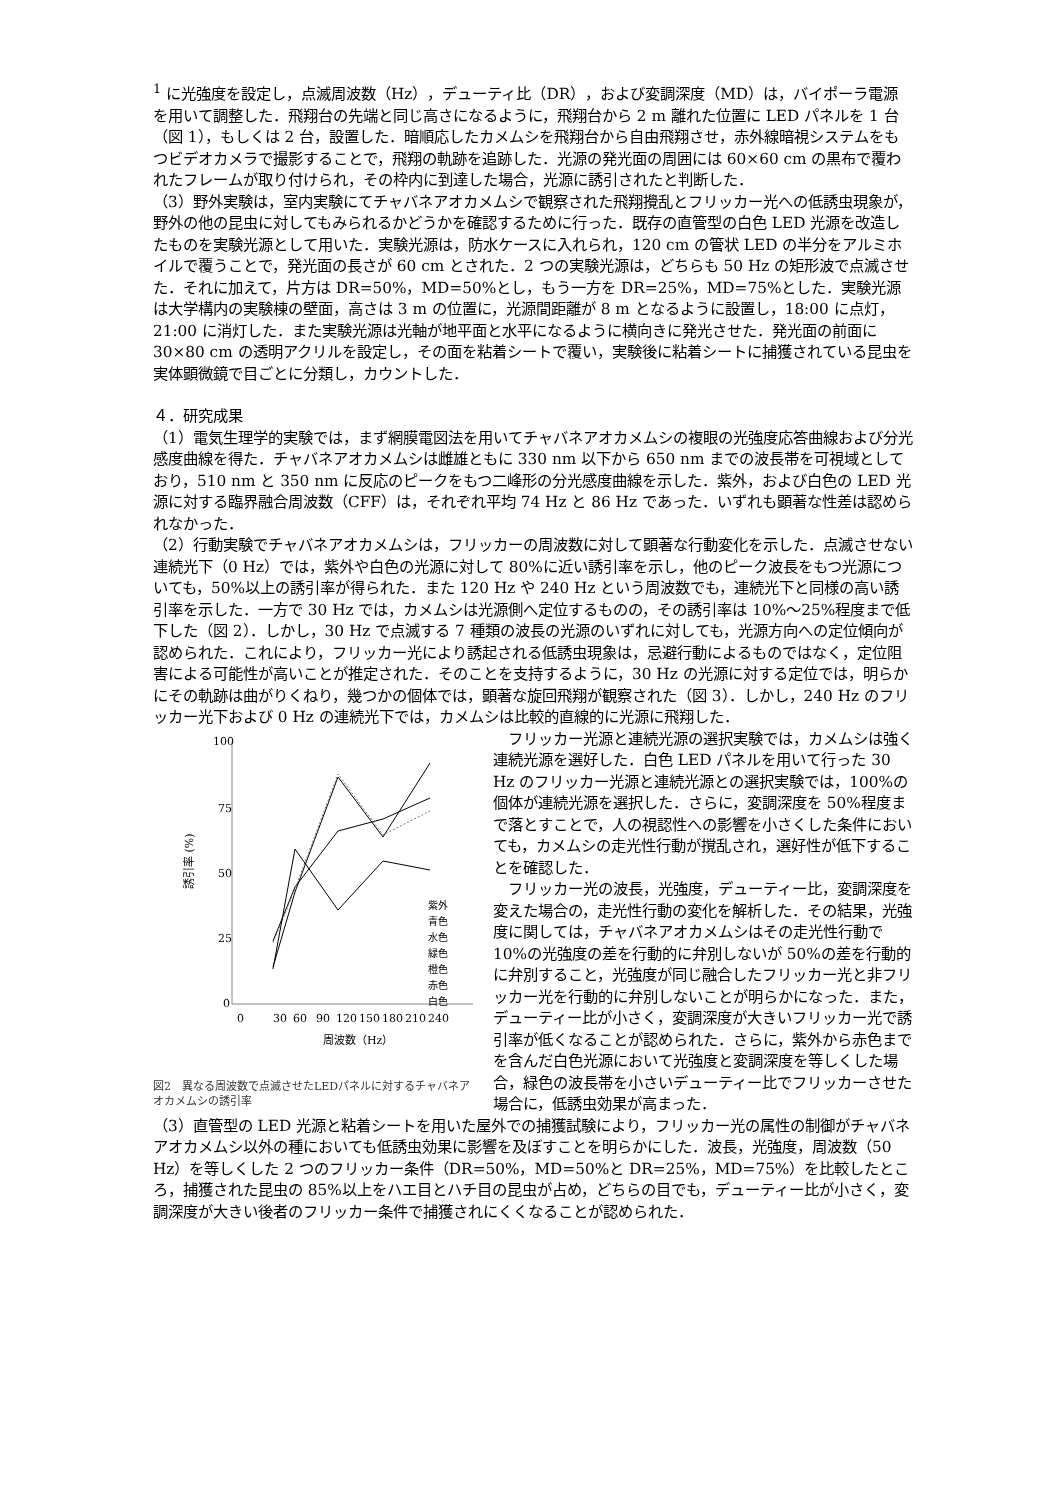<sup>1</sup> に光強度を設定し，点滅周波数（Hz），デューティ比（DR），および変調深度（MD）は，バイポーラ電源を用いて調整した．飛翔台の先端と同じ高さになるように，飛翔台から 2 m 離れた位置に LED パネルを 1 台（図 1），もしくは 2 台，設置した．暗順応したカメムシを飛翔台から自由飛翔させ，赤外線暗視システムをもつビデオカメラで撮影することで，飛翔の軌跡を追跡した．光源の発光面の周囲には 60×60 cm の黒布で覆われたフレームが取り付けられ，その枠内に到達した場合，光源に誘引されたと判断した．
（3）野外実験は，室内実験にてチャバネアオカメムシで観察された飛翔攪乱とフリッカー光への低誘虫現象が，野外の他の昆虫に対してもみられるかどうかを確認するために行った．既存の直管型の白色 LED 光源を改造したものを実験光源として用いた．実験光源は，防水ケースに入れられ，120 cm の管状 LED の半分をアルミホイルで覆うことで，発光面の長さが 60 cm とされた．2 つの実験光源は，どちらも 50 Hz の矩形波で点滅させた．それに加えて，片方は DR=50%，MD=50%とし，もう一方を DR=25%，MD=75%とした．実験光源は大学構内の実験棟の壁面，高さは 3 m の位置に，光源間距離が 8 m となるように設置し，18:00 に点灯，21:00 に消灯した．また実験光源は光軸が地平面と水平になるように横向きに発光させた．発光面の前面に 30×80 cm の透明アクリルを設定し，その面を粘着シートで覆い，実験後に粘着シートに捕獲されている昆虫を実体顕微鏡で目ごとに分類し，カウントした．
４．研究成果
（1）電気生理学的実験では，まず網膜電図法を用いてチャバネアオカメムシの複眼の光強度応答曲線および分光感度曲線を得た．チャバネアオカメムシは雌雄ともに 330 nm 以下から 650 nm までの波長帯を可視域としており，510 nm と 350 nm に反応のピークをもつ二峰形の分光感度曲線を示した．紫外，および白色の LED 光源に対する臨界融合周波数（CFF）は，それぞれ平均 74 Hz と 86 Hz であった．いずれも顕著な性差は認められなかった．
（2）行動実験でチャバネアオカメムシは，フリッカーの周波数に対して顕著な行動変化を示した．点滅させない連続光下（0 Hz）では，紫外や白色の光源に対して 80%に近い誘引率を示し，他のピーク波長をもつ光源についても，50%以上の誘引率が得られた．また 120 Hz や 240 Hz という周波数でも，連続光下と同様の高い誘引率を示した．一方で 30 Hz では，カメムシは光源側へ定位するものの，その誘引率は 10%～25%程度まで低下した（図 2）．しかし，30 Hz で点滅する 7 種類の波長の光源のいずれに対しても，光源方向への定位傾向が認められた．これにより，フリッカー光により誘起される低誘虫現象は，忌避行動によるものではなく，定位阻害による可能性が高いことが推定された．そのことを支持するように，30 Hz の光源に対する定位では，明らかにその軌跡は曲がりくねり，幾つかの個体では，顕著な旋回飛翔が観察された（図 3）．しかし，240 Hz のフリッカー光下および 0 Hz の連続光下では，カメムシは比較的直線的に光源に飛翔した．
100
75
50
25
0
誘引率 (%)
0
30
60
90
120
150
180
210
240
周波数（Hz）
紫外
青色
水色
緑色
橙色
赤色
白色
図2　異なる周波数で点滅させたLEDパネルに対するチャバネアオカメムシの誘引率
　フリッカー光源と連続光源の選択実験では，カメムシは強く連続光源を選好した．白色 LED パネルを用いて行った 30 Hz のフリッカー光源と連続光源との選択実験では，100%の個体が連続光源を選択した．さらに，変調深度を 50%程度まで落とすことで，人の視認性への影響を小さくした条件においても，カメムシの走光性行動が撹乱され，選好性が低下することを確認した．
　フリッカー光の波長，光強度，デューティー比，変調深度を変えた場合の，走光性行動の変化を解析した．その結果，光強度に関しては，チャバネアオカメムシはその走光性行動で 10%の光強度の差を行動的に弁別しないが 50%の差を行動的に弁別すること，光強度が同じ融合したフリッカー光と非フリッカー光を行動的に弁別しないことが明らかになった．また，デューティー比が小さく，変調深度が大きいフリッカー光で誘引率が低くなることが認められた．さらに，紫外から赤色までを含んだ白色光源において光強度と変調深度を等しくした場合，緑色の波長帯を小さいデューティー比でフリッカーさせた場合に，低誘虫効果が高まった．
（3）直管型の LED 光源と粘着シートを用いた屋外での捕獲試験により，フリッカー光の属性の制御がチャバネアオカメムシ以外の種においても低誘虫効果に影響を及ぼすことを明らかにした．波長，光強度，周波数（50 Hz）を等しくした 2 つのフリッカー条件（DR=50%，MD=50%と DR=25%，MD=75%）を比較したところ，捕獲された昆虫の 85%以上をハエ目とハチ目の昆虫が占め，どちらの目でも，デューティー比が小さく，変調深度が大きい後者のフリッカー条件で捕獲されにくくなることが認められた．